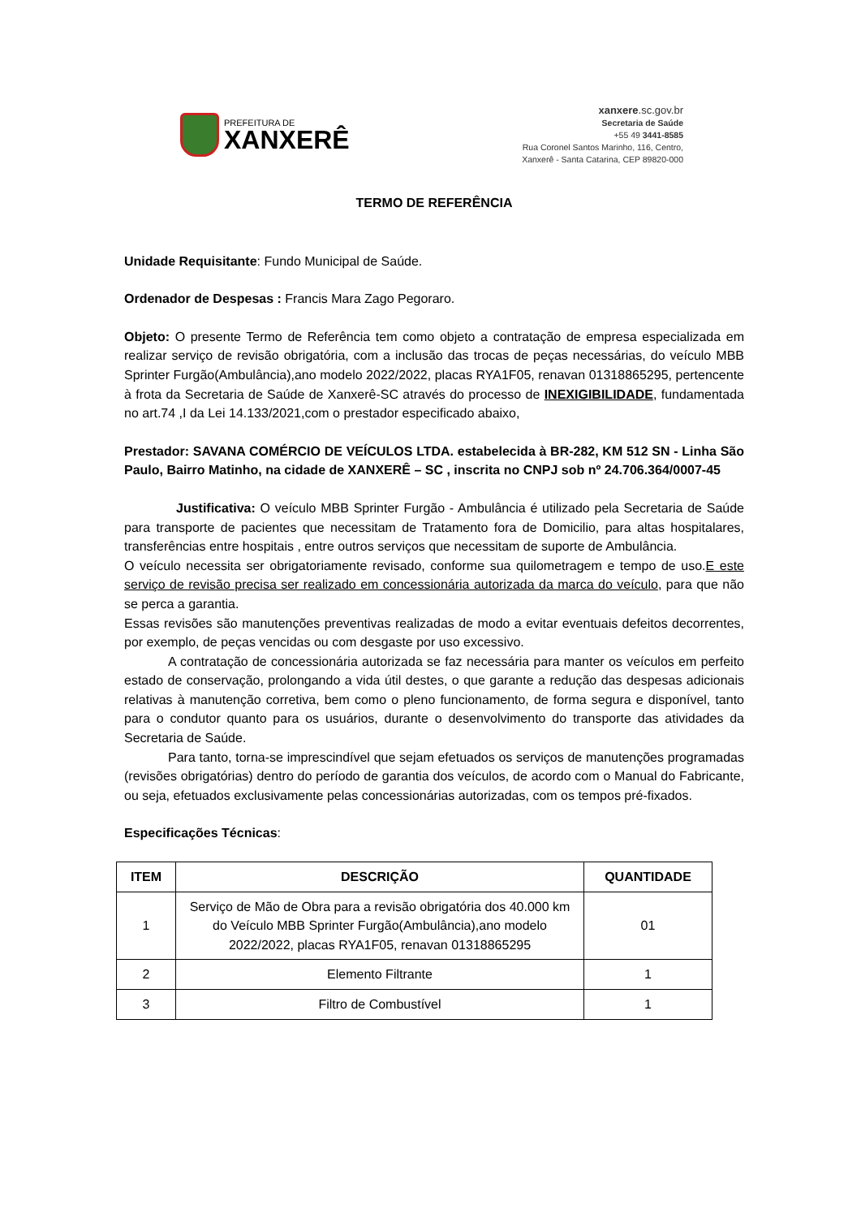PREFEITURA DE
XANXERÊ
xanxere.sc.gov.br
Secretaria de Saúde
+55 49 3441-8585
Rua Coronel Santos Marinho, 116, Centro,
Xanxerê - Santa Catarina, CEP 89820-000
TERMO DE REFERÊNCIA
Unidade Requisitante: Fundo Municipal de Saúde.
Ordenador de Despesas : Francis Mara Zago Pegoraro.
Objeto: O presente Termo de Referência tem como objeto a contratação de empresa especializada em realizar serviço de revisão obrigatória, com a inclusão das trocas de peças necessárias, do veículo MBB Sprinter Furgão(Ambulância),ano modelo 2022/2022, placas RYA1F05, renavan 01318865295, pertencente à frota da Secretaria de Saúde de Xanxerê-SC através do processo de INEXIGIBILIDADE, fundamentada no art.74 ,I da Lei 14.133/2021,com o prestador especificado abaixo,
Prestador: SAVANA COMÉRCIO DE VEÍCULOS LTDA. estabelecida à BR-282, KM 512 SN - Linha São Paulo, Bairro Matinho, na cidade de XANXERÊ – SC , inscrita no CNPJ sob nº 24.706.364/0007-45
Justificativa: O veículo MBB Sprinter Furgão - Ambulância é utilizado pela Secretaria de Saúde para transporte de pacientes que necessitam de Tratamento fora de Domicilio, para altas hospitalares, transferências entre hospitais , entre outros serviços que necessitam de suporte de Ambulância.
O veículo necessita ser obrigatoriamente revisado, conforme sua quilometragem e tempo de uso.E este serviço de revisão precisa ser realizado em concessionária autorizada da marca do veículo, para que não se perca a garantia.
Essas revisões são manutenções preventivas realizadas de modo a evitar eventuais defeitos decorrentes, por exemplo, de peças vencidas ou com desgaste por uso excessivo.
A contratação de concessionária autorizada se faz necessária para manter os veículos em perfeito estado de conservação, prolongando a vida útil destes, o que garante a redução das despesas adicionais relativas à manutenção corretiva, bem como o pleno funcionamento, de forma segura e disponível, tanto para o condutor quanto para os usuários, durante o desenvolvimento do transporte das atividades da Secretaria de Saúde.
Para tanto, torna-se imprescindível que sejam efetuados os serviços de manutenções programadas (revisões obrigatórias) dentro do período de garantia dos veículos, de acordo com o Manual do Fabricante, ou seja, efetuados exclusivamente pelas concessionárias autorizadas, com os tempos pré-fixados.
Especificações Técnicas:
| ITEM | DESCRIÇÃO | QUANTIDADE |
| --- | --- | --- |
| 1 | Serviço de Mão de Obra para a revisão obrigatória dos 40.000 km do Veículo MBB Sprinter Furgão(Ambulância),ano modelo 2022/2022, placas RYA1F05, renavan 01318865295 | 01 |
| 2 | Elemento Filtrante | 1 |
| 3 | Filtro de Combustível | 1 |